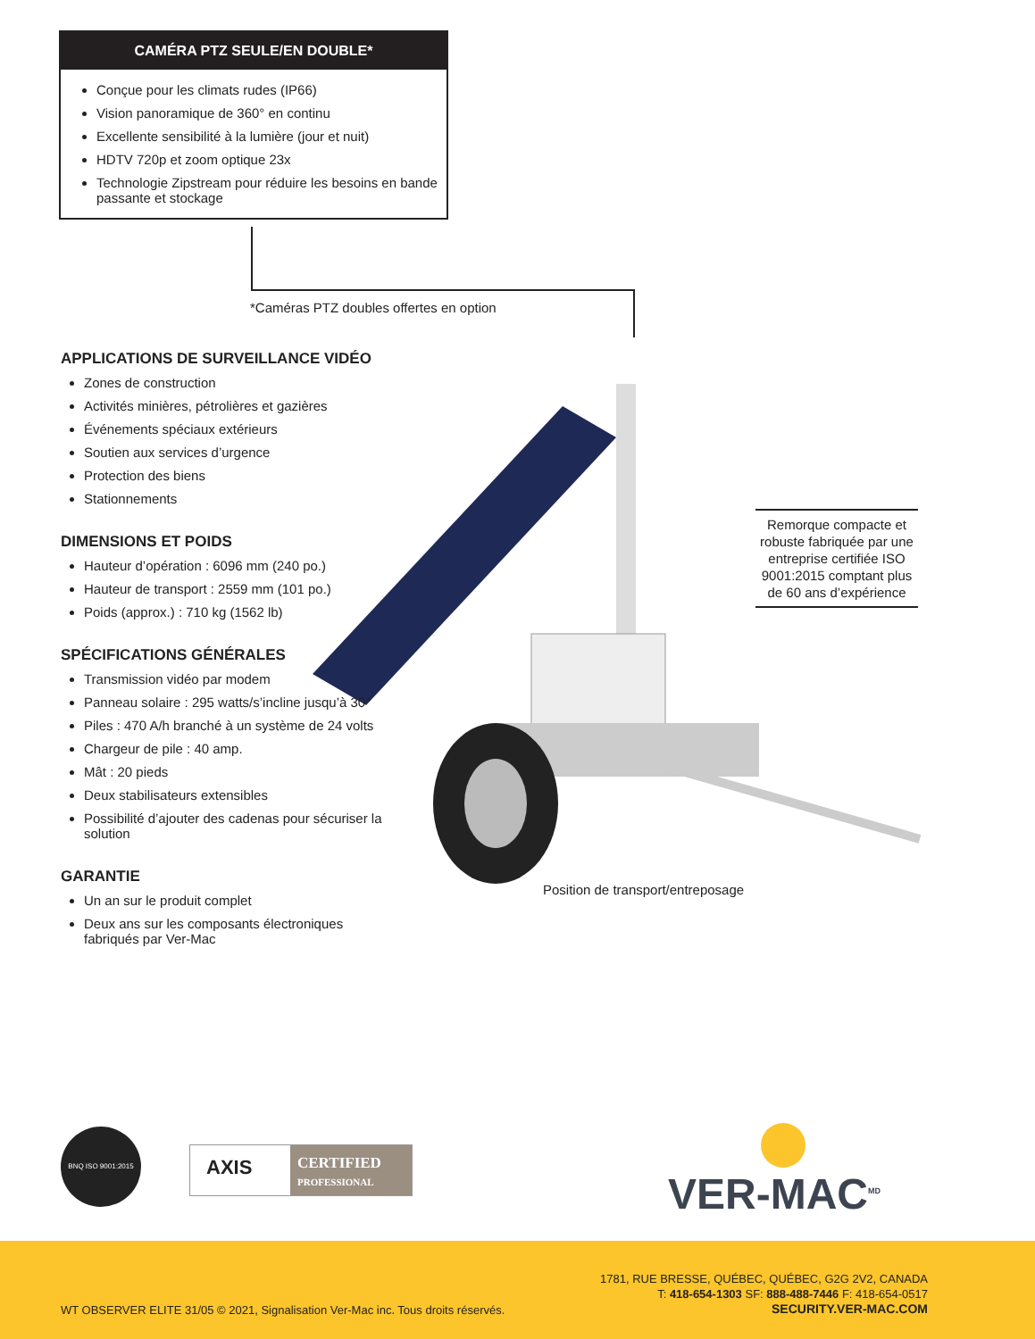CAMÉRA PTZ SEULE/EN DOUBLE*
Conçue pour les climats rudes (IP66)
Vision panoramique de 360° en continu
Excellente sensibilité à la lumière (jour et nuit)
HDTV 720p et zoom optique 23x
Technologie Zipstream pour réduire les besoins en bande passante et stockage
*Caméras PTZ doubles offertes en option
APPLICATIONS DE SURVEILLANCE VIDÉO
Zones de construction
Activités minières, pétrolières et gazières
Événements spéciaux extérieurs
Soutien aux services d’urgence
Protection des biens
Stationnements
DIMENSIONS ET POIDS
Hauteur d’opération : 6096 mm (240 po.)
Hauteur de transport : 2559 mm (101 po.)
Poids (approx.) : 710 kg (1562 lb)
SPÉCIFICATIONS GÉNÉRALES
Transmission vidéo par modem
Panneau solaire : 295 watts/s’incline jusqu’à 30°
Piles : 470 A/h branché à un système de 24 volts
Chargeur de pile : 40 amp.
Mât : 20 pieds
Deux stabilisateurs extensibles
Possibilité d’ajouter des cadenas pour sécuriser la solution
GARANTIE
Un an sur le produit complet
Deux ans sur les composants électroniques fabriqués par Ver-Mac
Remorque compacte et robuste fabriquée par une entreprise certifiée ISO 9001:2015 comptant plus de 60 ans d’expérience
Position de transport/entreposage
BNQ ISO 9001:2015
AXIS
CERTIFIED PROFESSIONAL
VER-MAC<sup>MD</sup>
1781, RUE BRESSE, QUÉBEC, QUÉBEC, G2G 2V2, CANADA
T: 418-654-1303 SF: 888-488-7446 F: 418-654-0517
SECURITY.VER-MAC.COM
WT OBSERVER ELITE 31/05 © 2021, Signalisation Ver-Mac inc. Tous droits réservés.